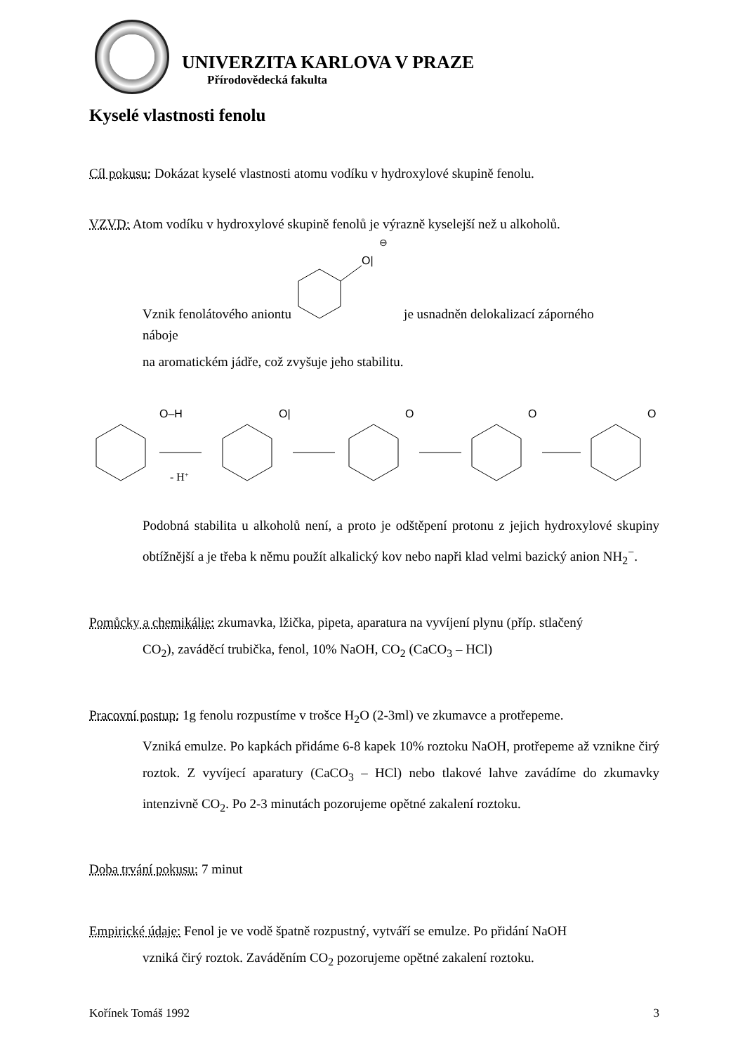UNIVERZITA KARLOVA V PRAZE
Přírodovědecká fakulta
Kyselé vlastnosti fenolu
Cíl pokusu: Dokázat kyselé vlastnosti atomu vodíku v hydroxylové skupině fenolu.
VZVD: Atom vodíku v hydroxylové skupině fenolů je výrazně kyselejší než u alkoholů.
Vznik fenolátového aniontu
O|
⊖
je usnadněn delokalizací záporného
náboje
na aromatickém jádře, což zvyšuje jeho stabilitu.
O–H
- H+
O|
O
O
O
Podobná stabilita u alkoholů není, a proto je odštěpení protonu z jejich hydroxylové skupiny obtížnější a je třeba k němu použít alkalický kov nebo napři klad velmi bazický anion NH<sub>2</sub><sup>−</sup>.
Pomůcky a chemikálie: zkumavka, lžička, pipeta, aparatura na vyvíjení plynu (příp. stlačený
CO<sub>2</sub>), zaváděcí trubička, fenol, 10% NaOH, CO<sub>2</sub> (CaCO<sub>3</sub> – HCl)
Pracovní postup: 1g fenolu rozpustíme v trošce H<sub>2</sub>O (2-3ml) ve zkumavce a protřepeme.
Vzniká emulze. Po kapkách přidáme 6-8 kapek 10% roztoku NaOH, protřepeme až vznikne čirý roztok. Z vyvíjecí aparatury (CaCO<sub>3</sub> – HCl) nebo tlakové lahve zavádíme do zkumavky intenzivně CO<sub>2</sub>. Po 2-3 minutách pozorujeme opětné zakalení roztoku.
Doba trvání pokusu: 7 minut
Empirické údaje: Fenol je ve vodě špatně rozpustný, vytváří se emulze. Po přidání NaOH
vzniká čirý roztok. Zaváděním CO<sub>2</sub> pozorujeme opětné zakalení roztoku.
Kořínek Tomáš 1992 3